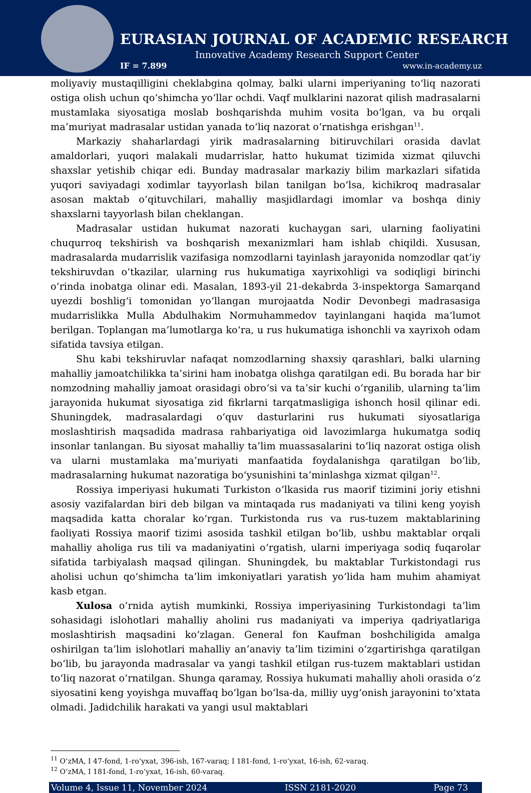EURASIAN JOURNAL OF ACADEMIC RESEARCH
Innovative Academy Research Support Center
IF = 7.899 www.in-academy.uz
moliyaviy mustaqilligini cheklabgina qolmay, balki ularni imperiyaning to‘liq nazorati ostiga olish uchun qo‘shimcha yo‘llar ochdi. Vaqf mulklarini nazorat qilish madrasalarni mustamlaka siyosatiga moslab boshqarishda muhim vosita bo‘lgan, va bu orqali ma’muriyat madrasalar ustidan yanada to‘liq nazorat o‘rnatishga erishgan<sup>11</sup>.
Markaziy shaharlardagi yirik madrasalarning bitiruvchilari orasida davlat amaldorlari, yuqori malakali mudarrislar, hatto hukumat tizimida xizmat qiluvchi shaxslar yetishib chiqar edi. Bunday madrasalar markaziy bilim markazlari sifatida yuqori saviyadagi xodimlar tayyorlash bilan tanilgan bo‘lsa, kichikroq madrasalar asosan maktab o‘qituvchilari, mahalliy masjidlardagi imomlar va boshqa diniy shaxslarni tayyorlash bilan cheklangan.
Madrasalar ustidan hukumat nazorati kuchaygan sari, ularning faoliyatini chuqurroq tekshirish va boshqarish mexanizmlari ham ishlab chiqildi. Xususan, madrasalarda mudarrislik vazifasiga nomzodlarni tayinlash jarayonida nomzodlar qat’iy tekshiruvdan o‘tkazilar, ularning rus hukumatiga xayrixohligi va sodiqligi birinchi o‘rinda inobatga olinar edi. Masalan, 1893-yil 21-dekabrda 3-inspektorga Samarqand uyezdi boshlig‘i tomonidan yo‘llangan murojaatda Nodir Devonbegi madrasasiga mudarrislikka Mulla Abdulhakim Normuhammedov tayinlangani haqida ma’lumot berilgan. Toplangan ma’lumotlarga ko‘ra, u rus hukumatiga ishonchli va xayrixoh odam sifatida tavsiya etilgan.
Shu kabi tekshiruvlar nafaqat nomzodlarning shaxsiy qarashlari, balki ularning mahalliy jamoatchilikka ta’sirini ham inobatga olishga qaratilgan edi. Bu borada har bir nomzodning mahalliy jamoat orasidagi obro‘si va ta’sir kuchi o‘rganilib, ularning ta’lim jarayonida hukumat siyosatiga zid fikrlarni tarqatmasligiga ishonch hosil qilinar edi. Shuningdek, madrasalardagi o‘quv dasturlarini rus hukumati siyosatlariga moslashtirish maqsadida madrasa rahbariyatiga oid lavozimlarga hukumatga sodiq insonlar tanlangan. Bu siyosat mahalliy ta’lim muassasalarini to‘liq nazorat ostiga olish va ularni mustamlaka ma’muriyati manfaatida foydalanishga qaratilgan bo‘lib, madrasalarning hukumat nazoratiga bo‘ysunishini ta’minlashga xizmat qilgan<sup>12</sup>.
Rossiya imperiyasi hukumati Turkiston o‘lkasida rus maorif tizimini joriy etishni asosiy vazifalardan biri deb bilgan va mintaqada rus madaniyati va tilini keng yoyish maqsadida katta choralar ko‘rgan. Turkistonda rus va rus-tuzem maktablarining faoliyati Rossiya maorif tizimi asosida tashkil etilgan bo‘lib, ushbu maktablar orqali mahalliy aholiga rus tili va madaniyatini o‘rgatish, ularni imperiyaga sodiq fuqarolar sifatida tarbiyalash maqsad qilingan. Shuningdek, bu maktablar Turkistondagi rus aholisi uchun qo‘shimcha ta’lim imkoniyatlari yaratish yo‘lida ham muhim ahamiyat kasb etgan.
Xulosa o‘rnida aytish mumkinki, Rossiya imperiyasining Turkistondagi ta’lim sohasidagi islohotlari mahalliy aholini rus madaniyati va imperiya qadriyatlariga moslashtirish maqsadini ko‘zlagan. General fon Kaufman boshchiligida amalga oshirilgan ta’lim islohotlari mahalliy an’anaviy ta’lim tizimini o‘zgartirishga qaratilgan bo‘lib, bu jarayonda madrasalar va yangi tashkil etilgan rus-tuzem maktablari ustidan to‘liq nazorat o‘rnatilgan. Shunga qaramay, Rossiya hukumati mahalliy aholi orasida o‘z siyosatini keng yoyishga muvaffaq bo‘lgan bo‘lsa-da, milliy uyg‘onish jarayonini to‘xtata olmadi. Jadidchilik harakati va yangi usul maktablari
<sup>11</sup> O‘zMA, I 47-fond, 1-ro‘yxat, 396-ish, 167-varaq; I 181-fond, 1-ro‘yxat, 16-ish, 62-varaq.
<sup>12</sup> O‘zMA, I 181-fond, 1-ro‘yxat, 16-ish, 60-varaq.
Volume 4, Issue 11, November 2024 ISSN 2181-2020 Page 73